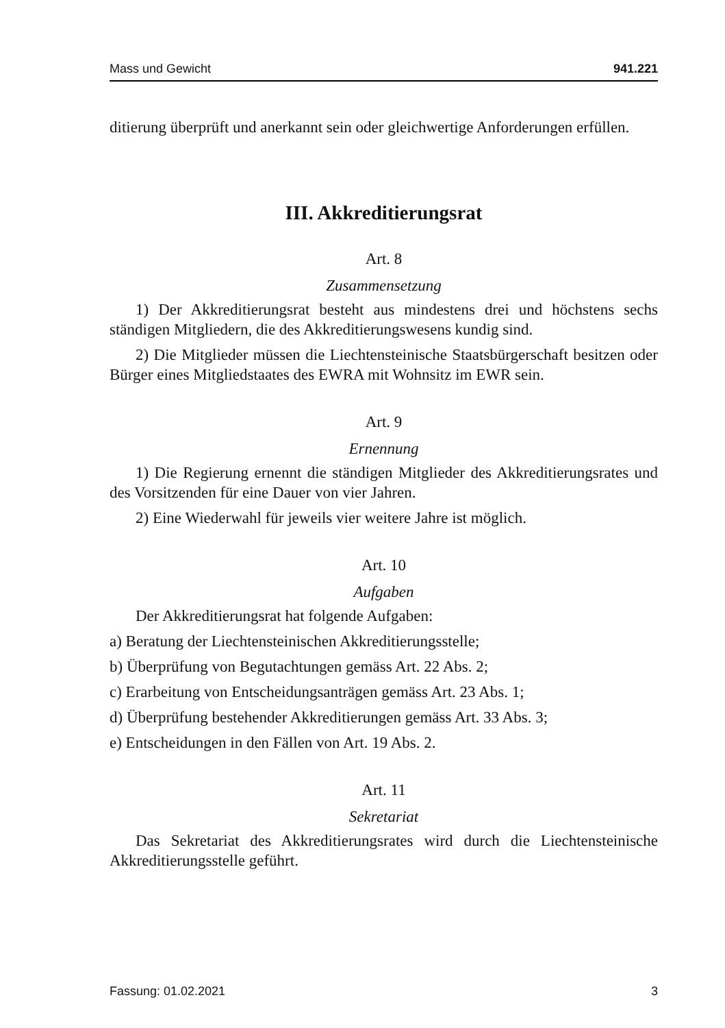Mass und Gewicht 941.221
ditierung überprüft und anerkannt sein oder gleichwertige Anforderungen erfüllen.
III. Akkreditierungsrat
Art. 8
Zusammensetzung
1) Der Akkreditierungsrat besteht aus mindestens drei und höchstens sechs ständigen Mitgliedern, die des Akkreditierungswesens kundig sind.
2) Die Mitglieder müssen die Liechtensteinische Staatsbürgerschaft besitzen oder Bürger eines Mitgliedstaates des EWRA mit Wohnsitz im EWR sein.
Art. 9
Ernennung
1) Die Regierung ernennt die ständigen Mitglieder des Akkreditierungsrates und des Vorsitzenden für eine Dauer von vier Jahren.
2) Eine Wiederwahl für jeweils vier weitere Jahre ist möglich.
Art. 10
Aufgaben
Der Akkreditierungsrat hat folgende Aufgaben:
a) Beratung der Liechtensteinischen Akkreditierungsstelle;
b) Überprüfung von Begutachtungen gemäss Art. 22 Abs. 2;
c) Erarbeitung von Entscheidungsanträgen gemäss Art. 23 Abs. 1;
d) Überprüfung bestehender Akkreditierungen gemäss Art. 33 Abs. 3;
e) Entscheidungen in den Fällen von Art. 19 Abs. 2.
Art. 11
Sekretariat
Das Sekretariat des Akkreditierungsrates wird durch die Liechtensteinische Akkreditierungsstelle geführt.
Fassung: 01.02.2021 3